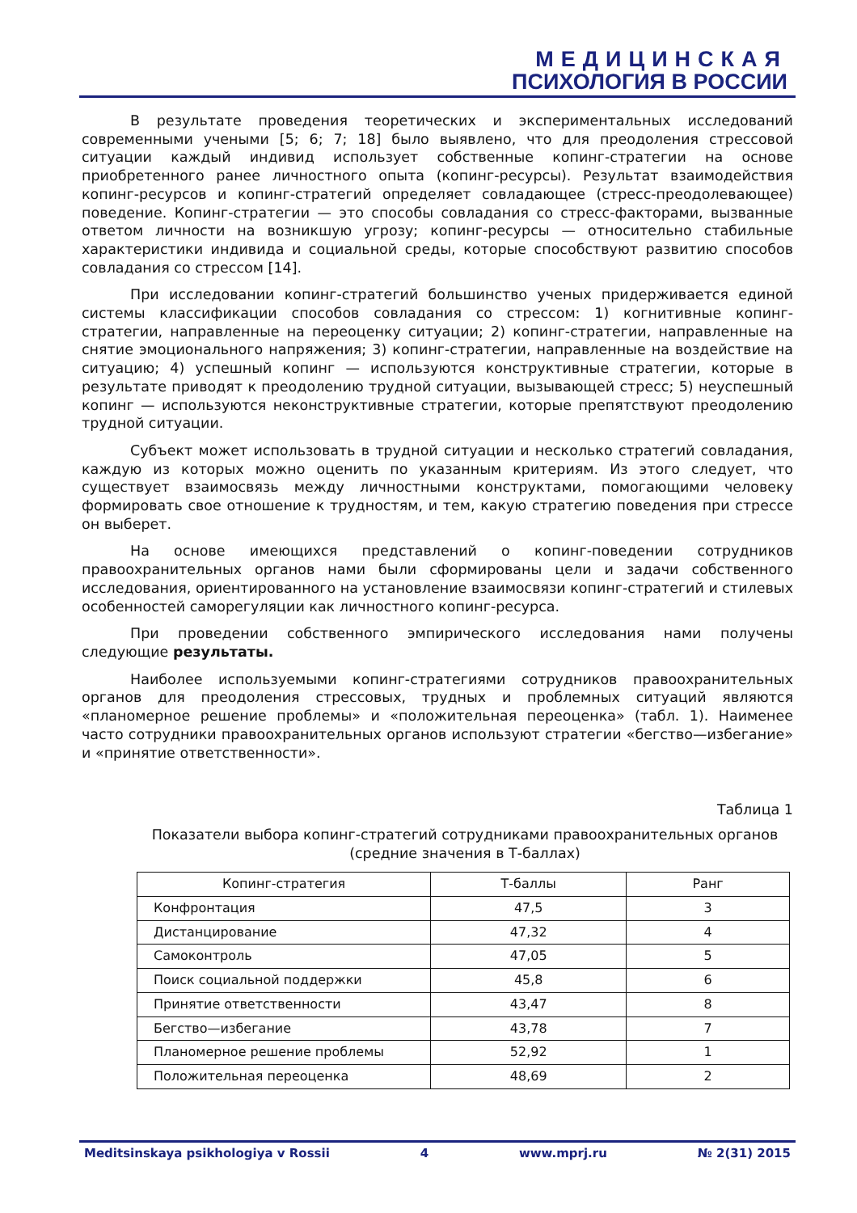МЕДИЦИНСКАЯ
ПСИХОЛОГИЯ В РОССИИ
В результате проведения теоретических и экспериментальных исследований современными учеными [5; 6; 7; 18] было выявлено, что для преодоления стрессовой ситуации каждый индивид использует собственные копинг-стратегии на основе приобретенного ранее личностного опыта (копинг-ресурсы). Результат взаимодействия копинг-ресурсов и копинг-стратегий определяет совладающее (стресс-преодолевающее) поведение. Копинг-стратегии — это способы совладания со стресс-факторами, вызванные ответом личности на возникшую угрозу; копинг-ресурсы — относительно стабильные характеристики индивида и социальной среды, которые способствуют развитию способов совладания со стрессом [14].
При исследовании копинг-стратегий большинство ученых придерживается единой системы классификации способов совладания со стрессом: 1) когнитивные копинг-стратегии, направленные на переоценку ситуации; 2) копинг-стратегии, направленные на снятие эмоционального напряжения; 3) копинг-стратегии, направленные на воздействие на ситуацию; 4) успешный копинг — используются конструктивные стратегии, которые в результате приводят к преодолению трудной ситуации, вызывающей стресс; 5) неуспешный копинг — используются неконструктивные стратегии, которые препятствуют преодолению трудной ситуации.
Субъект может использовать в трудной ситуации и несколько стратегий совладания, каждую из которых можно оценить по указанным критериям. Из этого следует, что существует взаимосвязь между личностными конструктами, помогающими человеку формировать свое отношение к трудностям, и тем, какую стратегию поведения при стрессе он выберет.
На основе имеющихся представлений о копинг-поведении сотрудников правоохранительных органов нами были сформированы цели и задачи собственного исследования, ориентированного на установление взаимосвязи копинг-стратегий и стилевых особенностей саморегуляции как личностного копинг-ресурса.
При проведении собственного эмпирического исследования нами получены следующие результаты.
Наиболее используемыми копинг-стратегиями сотрудников правоохранительных органов для преодоления стрессовых, трудных и проблемных ситуаций являются «планомерное решение проблемы» и «положительная переоценка» (табл. 1). Наименее часто сотрудники правоохранительных органов используют стратегии «бегство—избегание» и «принятие ответственности».
Таблица 1
Показатели выбора копинг-стратегий сотрудниками правоохранительных органов (средние значения в Т-баллах)
| Копинг-стратегия | Т-баллы | Ранг |
| --- | --- | --- |
| Конфронтация | 47,5 | 3 |
| Дистанцирование | 47,32 | 4 |
| Самоконтроль | 47,05 | 5 |
| Поиск социальной поддержки | 45,8 | 6 |
| Принятие ответственности | 43,47 | 8 |
| Бегство—избегание | 43,78 | 7 |
| Планомерное решение проблемы | 52,92 | 1 |
| Положительная переоценка | 48,69 | 2 |
Meditsinskaya psikhologiya v Rossii 4 www.mprj.ru № 2(31) 2015